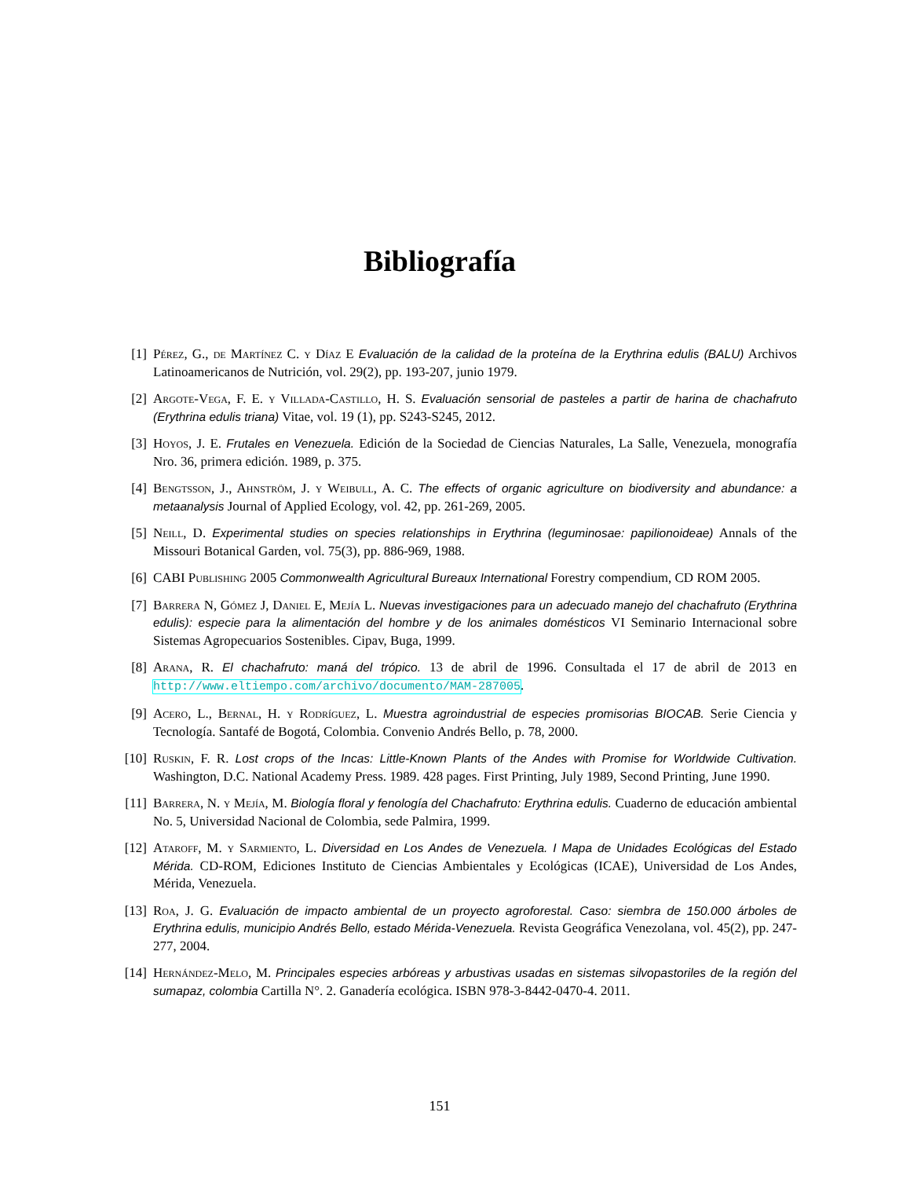Bibliografía
[1] Pérez, G., de Martínez C. y Díaz E Evaluación de la calidad de la proteína de la Erythrina edulis (BALU) Archivos Latinoamericanos de Nutrición, vol. 29(2), pp. 193-207, junio 1979.
[2] Argote-Vega, F. E. y Villada-Castillo, H. S. Evaluación sensorial de pasteles a partir de harina de chachafruto (Erythrina edulis triana) Vitae, vol. 19 (1), pp. S243-S245, 2012.
[3] Hoyos, J. E. Frutales en Venezuela. Edición de la Sociedad de Ciencias Naturales, La Salle, Venezuela, monografía Nro. 36, primera edición. 1989, p. 375.
[4] Bengtsson, J., Ahnström, J. y Weibull, A. C. The effects of organic agriculture on biodiversity and abundance: a metaanalysis Journal of Applied Ecology, vol. 42, pp. 261-269, 2005.
[5] Neill, D. Experimental studies on species relationships in Erythrina (leguminosae: papilionoideae) Annals of the Missouri Botanical Garden, vol. 75(3), pp. 886-969, 1988.
[6] CABI Publishing 2005 Commonwealth Agricultural Bureaux International Forestry compendium, CD ROM 2005.
[7] Barrera N, Gómez J, Daniel E, Mejía L. Nuevas investigaciones para un adecuado manejo del chachafruto (Erythrina edulis): especie para la alimentación del hombre y de los animales domésticos VI Seminario Internacional sobre Sistemas Agropecuarios Sostenibles. Cipav, Buga, 1999.
[8] Arana, R. El chachafruto: maná del trópico. 13 de abril de 1996. Consultada el 17 de abril de 2013 en http://www.eltiempo.com/archivo/documento/MAM-287005.
[9] Acero, L., Bernal, H. y Rodríguez, L. Muestra agroindustrial de especies promisorias BIOCAB. Serie Ciencia y Tecnología. Santafé de Bogotá, Colombia. Convenio Andrés Bello, p. 78, 2000.
[10] Ruskin, F. R. Lost crops of the Incas: Little-Known Plants of the Andes with Promise for Worldwide Cultivation. Washington, D.C. National Academy Press. 1989. 428 pages. First Printing, July 1989, Second Printing, June 1990.
[11] Barrera, N. y Mejía, M. Biología floral y fenología del Chachafruto: Erythrina edulis. Cuaderno de educación ambiental No. 5, Universidad Nacional de Colombia, sede Palmira, 1999.
[12] Ataroff, M. y Sarmiento, L. Diversidad en Los Andes de Venezuela. I Mapa de Unidades Ecológicas del Estado Mérida. CD-ROM, Ediciones Instituto de Ciencias Ambientales y Ecológicas (ICAE), Universidad de Los Andes, Mérida, Venezuela.
[13] Roa, J. G. Evaluación de impacto ambiental de un proyecto agroforestal. Caso: siembra de 150.000 árboles de Erythrina edulis, municipio Andrés Bello, estado Mérida-Venezuela. Revista Geográfica Venezolana, vol. 45(2), pp. 247-277, 2004.
[14] Hernández-Melo, M. Principales especies arbóreas y arbustivas usadas en sistemas silvopastoriles de la región del sumapaz, colombia Cartilla N°. 2. Ganadería ecológica. ISBN 978-3-8442-0470-4. 2011.
151